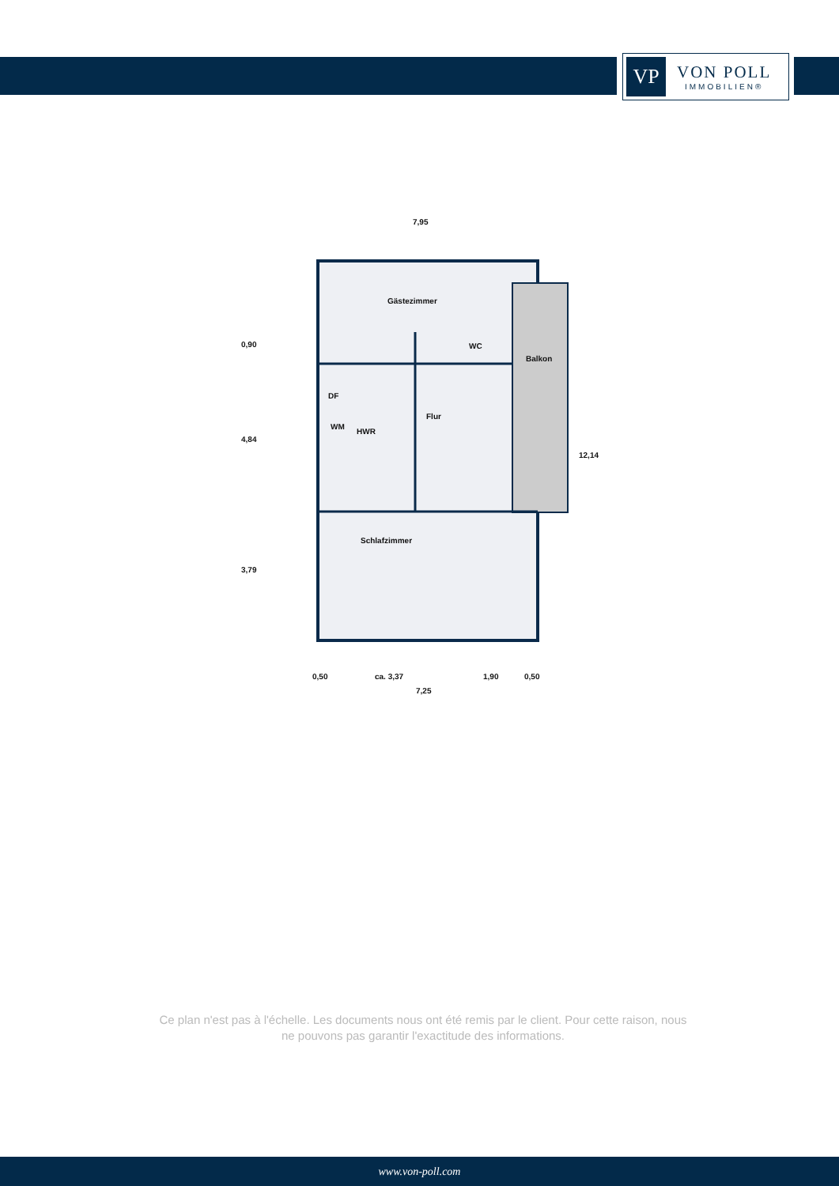VP
VON POLL
IMMOBILIEN®
7,95
Gästezimmer
WC
Balkon
DF
WM
HWR
Flur
Schlafzimmer
0,90
4,84
3,79
12,14
0,50 ca. 3,37 1,90 0,50
7,25
Ce plan n'est pas à l'échelle. Les documents nous ont été remis par le client. Pour cette raison, nous ne pouvons pas garantir l'exactitude des informations.
www.von-poll.com